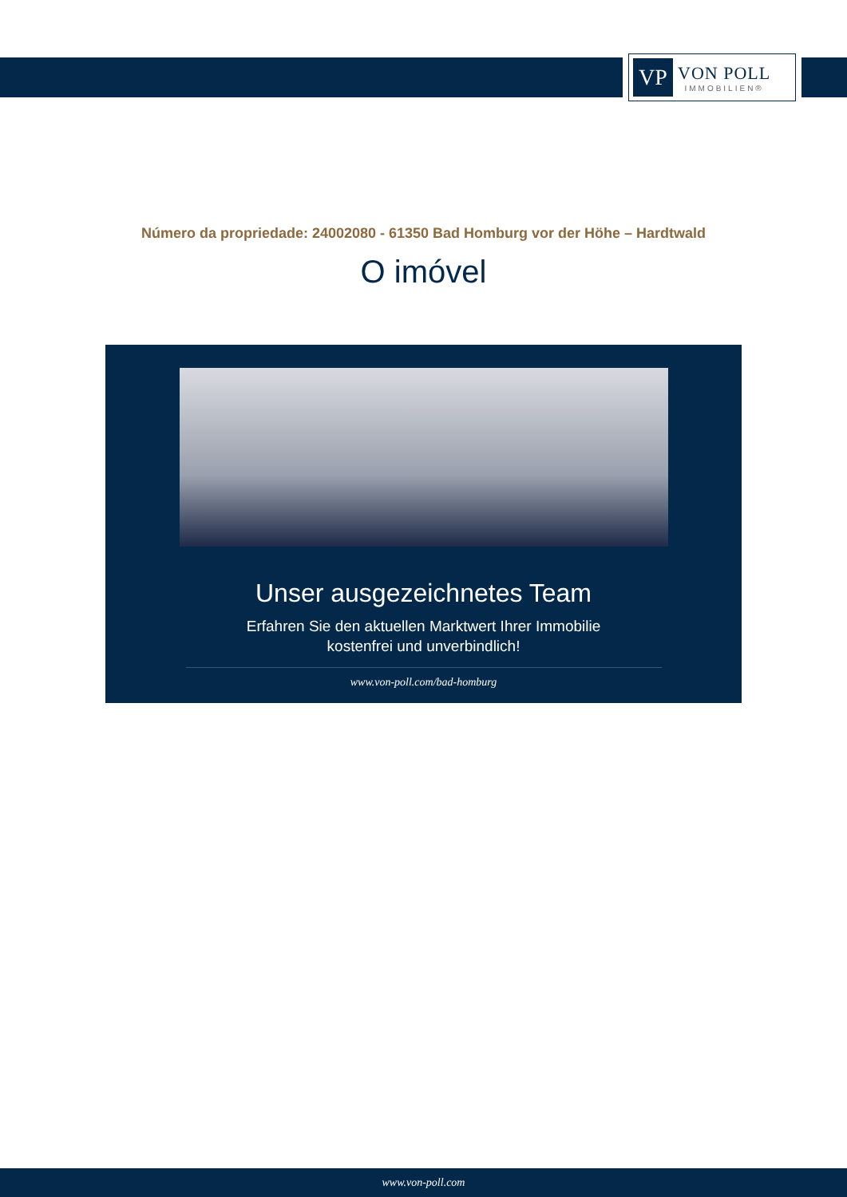VP
VON POLL
IMMOBILIEN®
Número da propriedade: 24002080 - 61350 Bad Homburg vor der Höhe – Hardtwald
O imóvel
Unser ausgezeichnetes Team
Erfahren Sie den aktuellen Marktwert Ihrer Immobilie
kostenfrei und unverbindlich!
www.von-poll.com/bad-homburg
www.von-poll.com